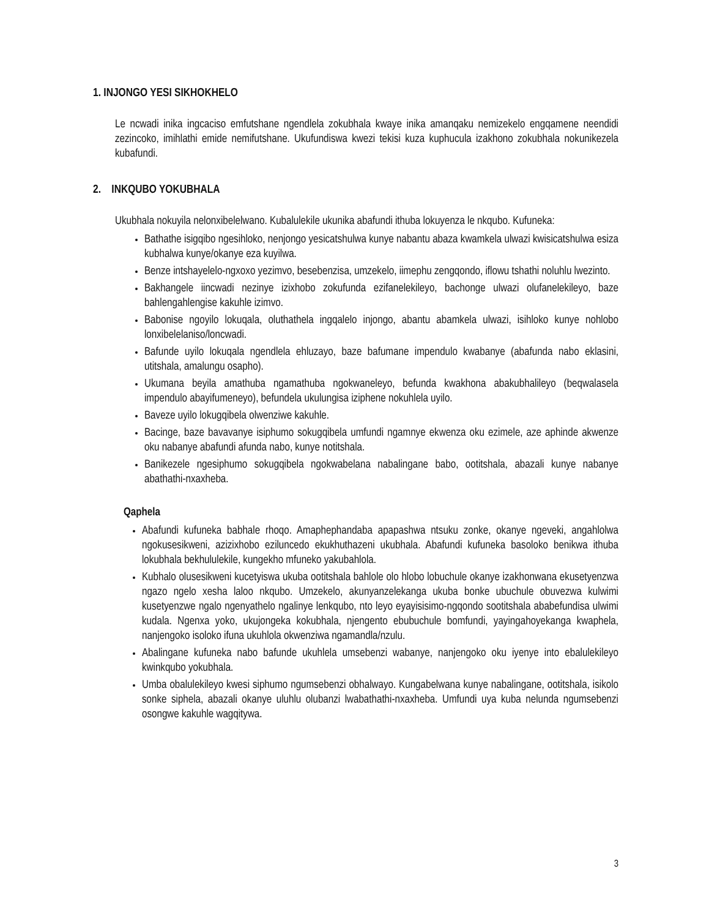1. INJONGO YESI SIKHOKHELO
Le ncwadi inika ingcaciso emfutshane ngendlela zokubhala kwaye inika amanqaku nemizekelo engqamene neendidi zezincoko, imihlathi emide nemifutshane. Ukufundiswa kwezi tekisi kuza kuphucula izakhono zokubhala nokunikezela kubafundi.
2. INKQUBO YOKUBHALA
Ukubhala nokuyila nelonxibelelwano. Kubalulekile ukunika abafundi ithuba lokuyenza le nkqubo. Kufuneka:
Bathathe isigqibo ngesihloko, nenjongo yesicatshulwa kunye nabantu abaza kwamkela ulwazi kwisicatshulwa esiza kubhalwa kunye/okanye eza kuyilwa.
Benze intshayelelo-ngxoxo yezimvo, besebenzisa, umzekelo, iimephu zengqondo, iflowu tshathi noluhlu lwezinto.
Bakhangele iincwadi nezinye izixhobo zokufunda ezifanelekileyo, bachonge ulwazi olufanelekileyo, baze bahlengahlengise kakuhle izimvo.
Babonise ngoyilo lokuqala, oluthathela ingqalelo injongo, abantu abamkela ulwazi, isihloko kunye nohlobo lonxibelelaniso/loncwadi.
Bafunde uyilo lokuqala ngendlela ehluzayo, baze bafumane impendulo kwabanye (abafunda nabo eklasini, utitshala, amalungu osapho).
Ukumana beyila amathuba ngamathuba ngokwaneleyo, befunda kwakhona abakubhalileyo (beqwalasela impendulo abayifumeneyo), befundela ukulungisa iziphene nokuhlela uyilo.
Baveze uyilo lokugqibela olwenziwe kakuhle.
Bacinge, baze bavavanye isiphumo sokugqibela umfundi ngamnye ekwenza oku ezimele, aze aphinde akwenze oku nabanye abafundi afunda nabo, kunye notitshala.
Banikezele ngesiphumo sokugqibela ngokwabelana nabalingane babo, ootitshala, abazali kunye nabanye abathathi-nxaxheba.
Qaphela
Abafundi kufuneka babhale rhoqo. Amaphephandaba apapashwa ntsuku zonke, okanye ngeveki, angahlolwa ngokusesikweni, azizixhobo eziluncedo ekukhuthazeni ukubhala. Abafundi kufuneka basoloko benikwa ithuba lokubhala bekhululekile, kungekho mfuneko yakubahlola.
Kubhalo olusesikweni kucetyiswa ukuba ootitshala bahlole olo hlobo lobuchule okanye izakhonwana ekusetyenzwa ngazo ngelo xesha laloo nkqubo. Umzekelo, akunyanzelekanga ukuba bonke ubuchule obuvezwa kulwimi kusetyenzwe ngalo ngenyathelo ngalinye lenkqubo, nto leyo eyayisisimo-ngqondo sootitshala ababefundisa ulwimi kudala. Ngenxa yoko, ukujongeka kokubhala, njengento ebubuchule bomfundi, yayingahoyekanga kwaphela, nanjengoko isoloko ifuna ukuhlola okwenziwa ngamandla/nzulu.
Abalingane kufuneka nabo bafunde ukuhlela umsebenzi wabanye, nanjengoko oku iyenye into ebalulekileyo kwinkqubo yokubhala.
Umba obalulekileyo kwesi siphumo ngumsebenzi obhalwayo. Kungabelwana kunye nabalingane, ootitshala, isikolo sonke siphela, abazali okanye uluhlu olubanzi lwabathathi-nxaxheba. Umfundi uya kuba nelunda ngumsebenzi osongwe kakuhle wagqitywa.
3